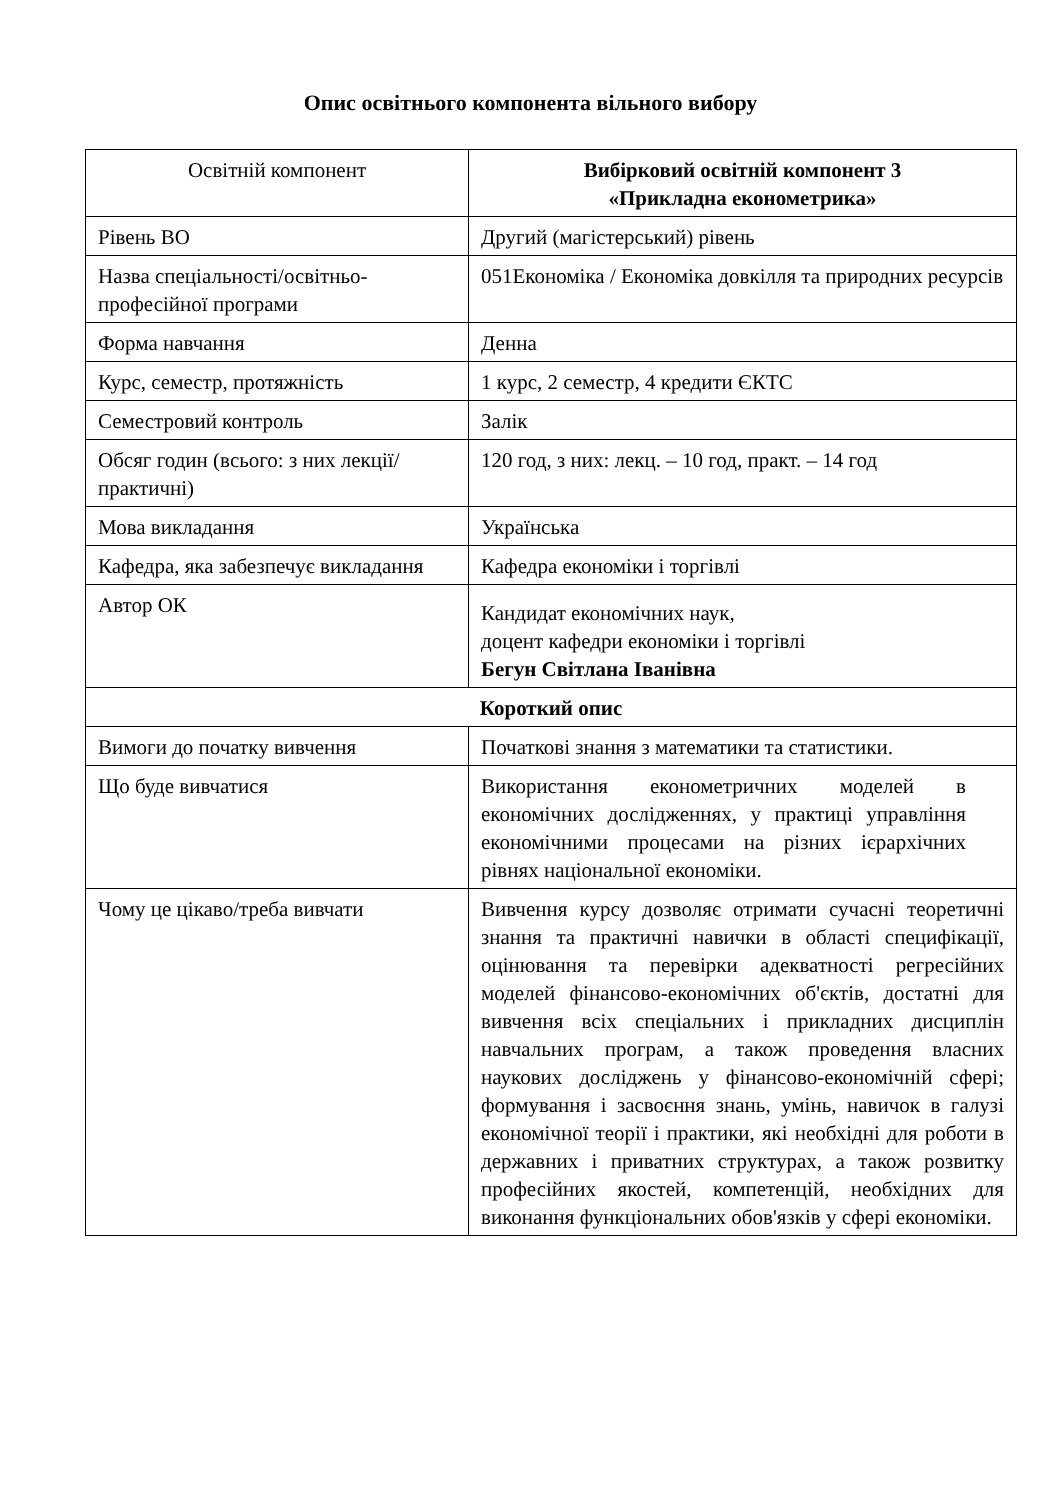Опис освітнього компонента вільного вибору
| Освітній компонент | Вибірковий освітній компонент 3 «Прикладна економетрика» |
| Рівень ВО | Другий (магістерський) рівень |
| Назва спеціальності/освітньо-професійної програми | 051Економіка / Економіка довкілля та природних ресурсів |
| Форма навчання | Денна |
| Курс, семестр, протяжність | 1 курс, 2 семестр, 4 кредити ЄКТС |
| Семестровий контроль | Залік |
| Обсяг годин (всього: з них лекції/практичні) | 120 год, з них: лекц. – 10 год, практ. – 14 год |
| Мова викладання | Українська |
| Кафедра, яка забезпечує викладання | Кафедра економіки і торгівлі |
| Автор ОК | Кандидат економічних наук, доцент кафедри економіки і торгівлі Бегун Світлана Іванівна |
| Короткий опис | |
| Вимоги до початку вивчення | Початкові знання з математики та статистики. |
| Що буде вивчатися | Використання економетричних моделей в економічних дослідженнях, у практиці управління економічними процесами на різних ієрархічних рівнях національної економіки. |
| Чому це цікаво/треба вивчати | Вивчення курсу дозволяє отримати сучасні теоретичні знання та практичні навички в області специфікації, оцінювання та перевірки адекватності регресійних моделей фінансово-економічних об'єктів, достатні для вивчення всіх спеціальних і прикладних дисциплін навчальних програм, а також проведення власних наукових досліджень у фінансово-економічній сфері; формування і засвоєння знань, умінь, навичок в галузі економічної теорії і практики, які необхідні для роботи в державних і приватних структурах, а також розвитку професійних якостей, компетенцій, необхідних для виконання функціональних обов'язків у сфері економіки. |